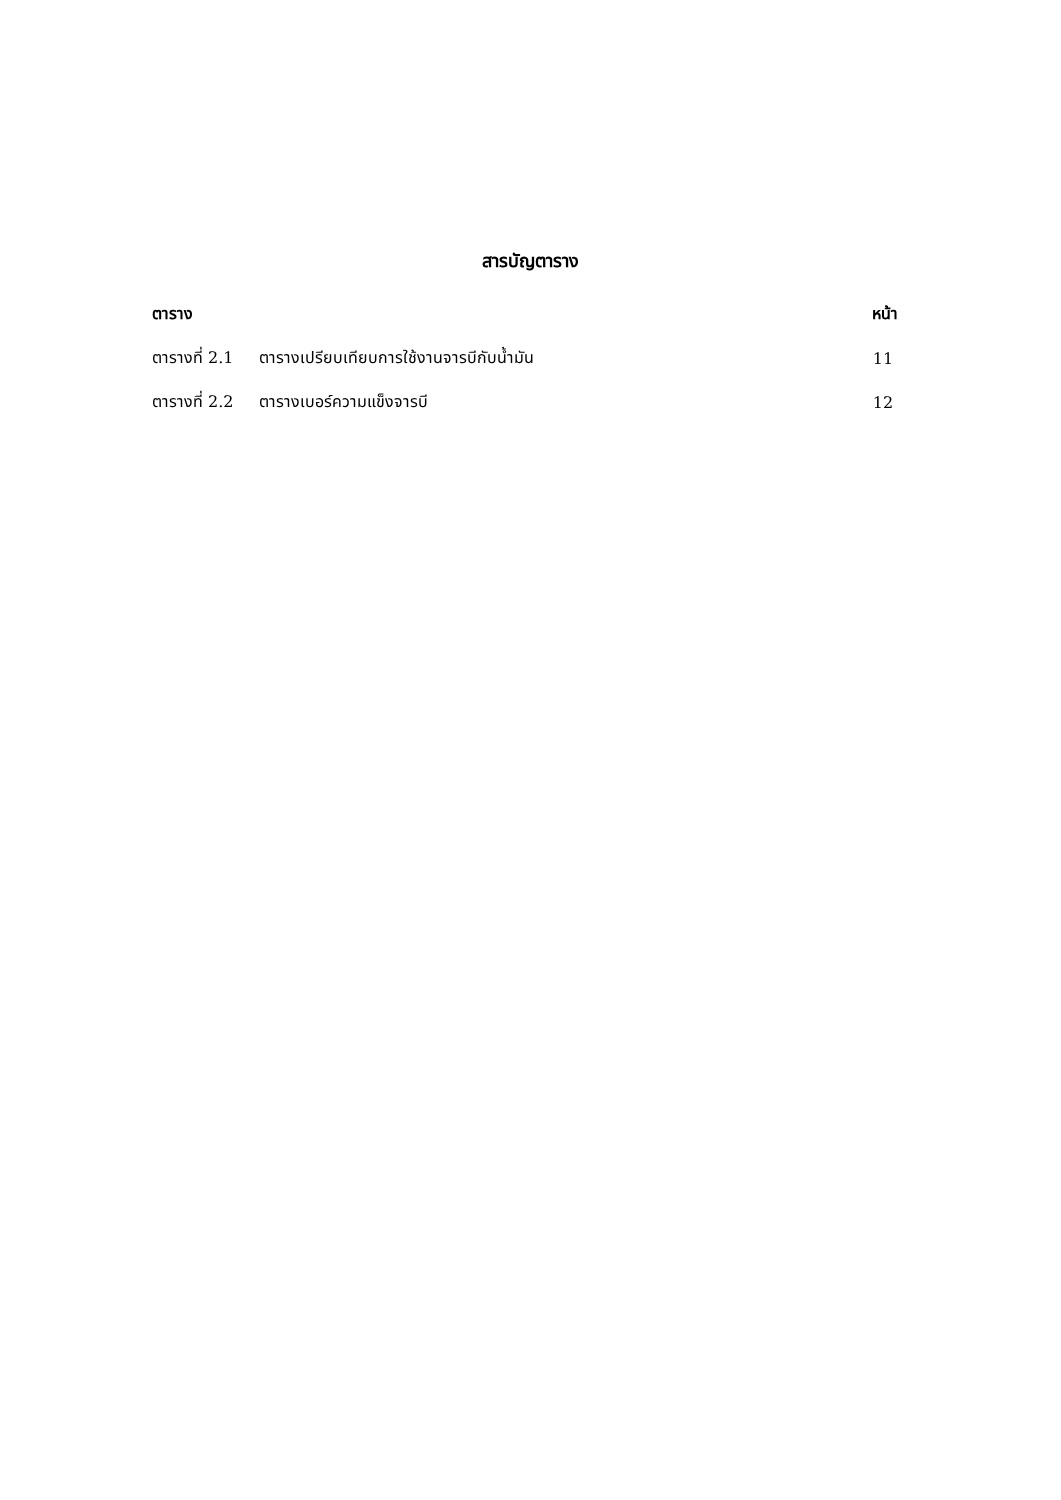สารบัญตาราง
ตาราง หน้า
ตารางที่ 2.1 ตารางเปรียบเทียบการใช้งานจารบีกับน้ำมัน 11
ตารางที่ 2.2 ตารางเบอร์ความแข็งจารบี 12